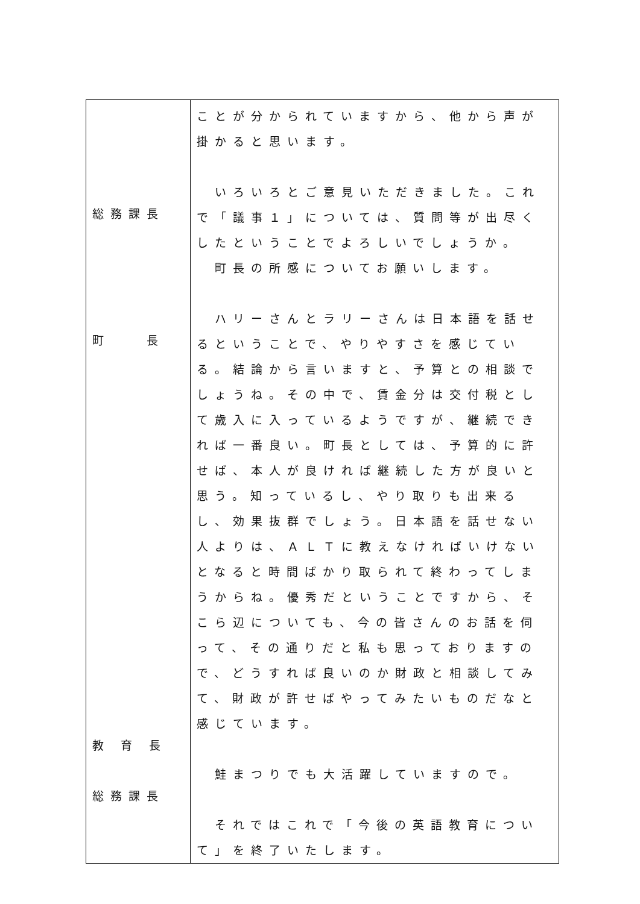| 総務課長 町 長 教 育 長 総務課長 | ことが分かられていますから、他から声が掛かると思います。 いろいろとご意見いただきました。これで「議事１」については、質問等が出尽くしたということでよろしいでしょうか。 町長の所感についてお願いします。 ハリーさんとラリーさんは日本語を話せるということで、やりやすさを感じている。結論から言いますと、予算との相談でしょうね。その中で、賃金分は交付税として歳入に入っているようですが、継続できれば一番良い。町長としては、予算的に許せば、本人が良ければ継続した方が良いと思う。知っているし、やり取りも出来るし、効果抜群でしょう。日本語を話せない人よりは、ＡＬＴに教えなければいけないとなると時間ばかり取られて終わってしまうからね。優秀だということですから、そこら辺についても、今の皆さんのお話を伺って、その通りだと私も思っておりますので、どうすれば良いのか財政と相談してみて、財政が許せばやってみたいものだなと感じています。 鮭まつりでも大活躍していますので。 それではこれで「今後の英語教育について」を終了いたします。 |